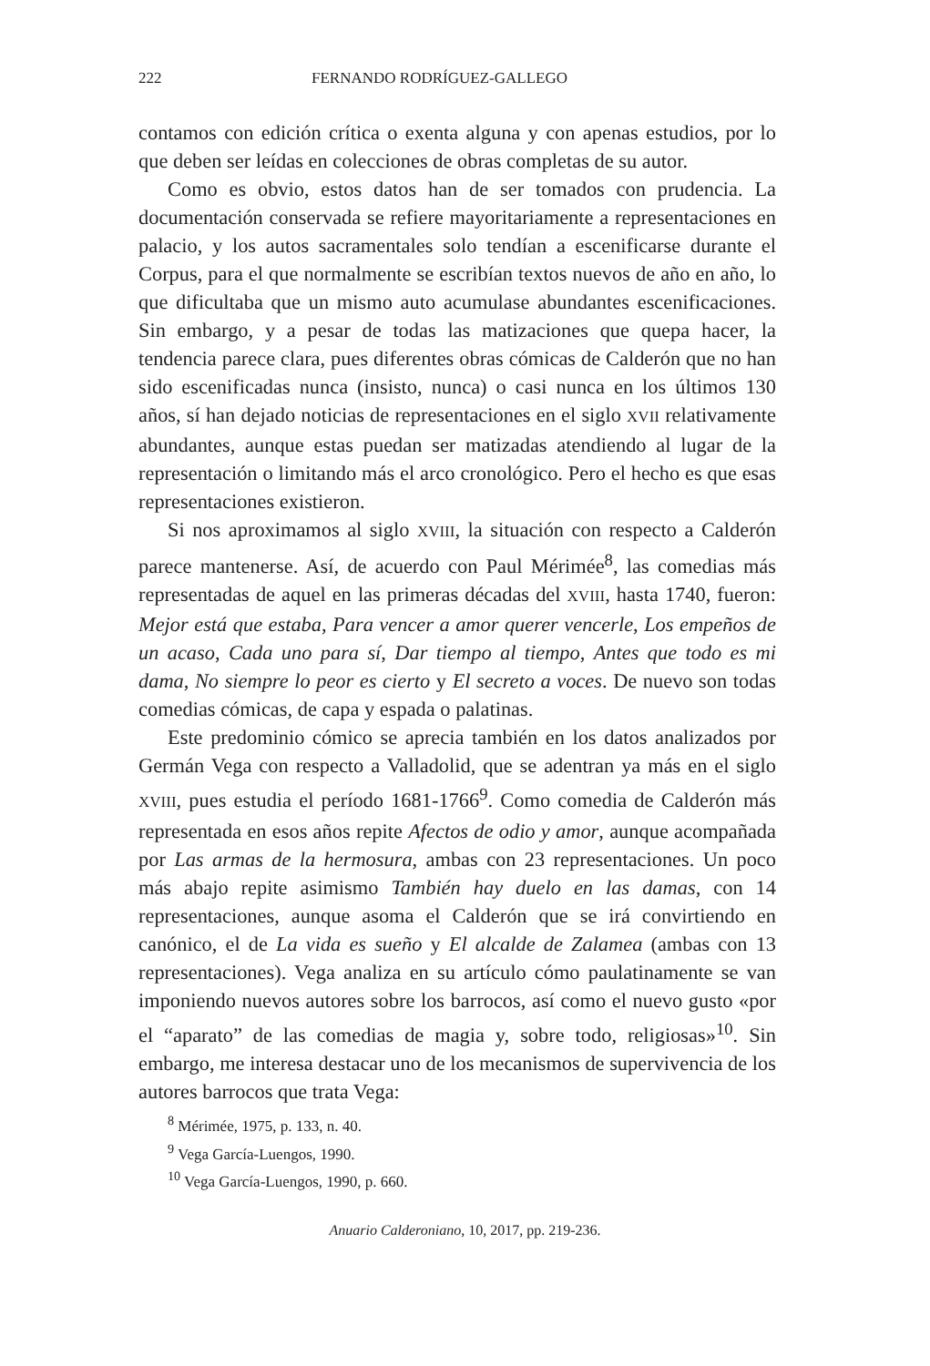222 FERNANDO RODRÍGUEZ-GALLEGO
contamos con edición crítica o exenta alguna y con apenas estudios, por lo que deben ser leídas en colecciones de obras completas de su autor.
Como es obvio, estos datos han de ser tomados con prudencia. La documentación conservada se refiere mayoritariamente a representaciones en palacio, y los autos sacramentales solo tendían a escenificarse durante el Corpus, para el que normalmente se escribían textos nuevos de año en año, lo que dificultaba que un mismo auto acumulase abundantes escenificaciones. Sin embargo, y a pesar de todas las matizaciones que quepa hacer, la tendencia parece clara, pues diferentes obras cómicas de Calderón que no han sido escenificadas nunca (insisto, nunca) o casi nunca en los últimos 130 años, sí han dejado noticias de representaciones en el siglo XVII relativamente abundantes, aunque estas puedan ser matizadas atendiendo al lugar de la representación o limitando más el arco cronológico. Pero el hecho es que esas representaciones existieron.
Si nos aproximamos al siglo XVIII, la situación con respecto a Calderón parece mantenerse. Así, de acuerdo con Paul Mérimée<sup>8</sup>, las comedias más representadas de aquel en las primeras décadas del XVIII, hasta 1740, fueron: Mejor está que estaba, Para vencer a amor querer vencerle, Los empeños de un acaso, Cada uno para sí, Dar tiempo al tiempo, Antes que todo es mi dama, No siempre lo peor es cierto y El secreto a voces. De nuevo son todas comedias cómicas, de capa y espada o palatinas.
Este predominio cómico se aprecia también en los datos analizados por Germán Vega con respecto a Valladolid, que se adentran ya más en el siglo XVIII, pues estudia el período 1681-1766<sup>9</sup>. Como comedia de Calderón más representada en esos años repite Afectos de odio y amor, aunque acompañada por Las armas de la hermosura, ambas con 23 representaciones. Un poco más abajo repite asimismo También hay duelo en las damas, con 14 representaciones, aunque asoma el Calderón que se irá convirtiendo en canónico, el de La vida es sueño y El alcalde de Zalamea (ambas con 13 representaciones). Vega analiza en su artículo cómo paulatinamente se van imponiendo nuevos autores sobre los barrocos, así como el nuevo gusto «por el “aparato” de las comedias de magia y, sobre todo, religiosas»<sup>10</sup>. Sin embargo, me interesa destacar uno de los mecanismos de supervivencia de los autores barrocos que trata Vega:
<sup>8</sup> Mérimée, 1975, p. 133, n. 40.
<sup>9</sup> Vega García-Luengos, 1990.
<sup>10</sup> Vega García-Luengos, 1990, p. 660.
Anuario Calderoniano, 10, 2017, pp. 219-236.